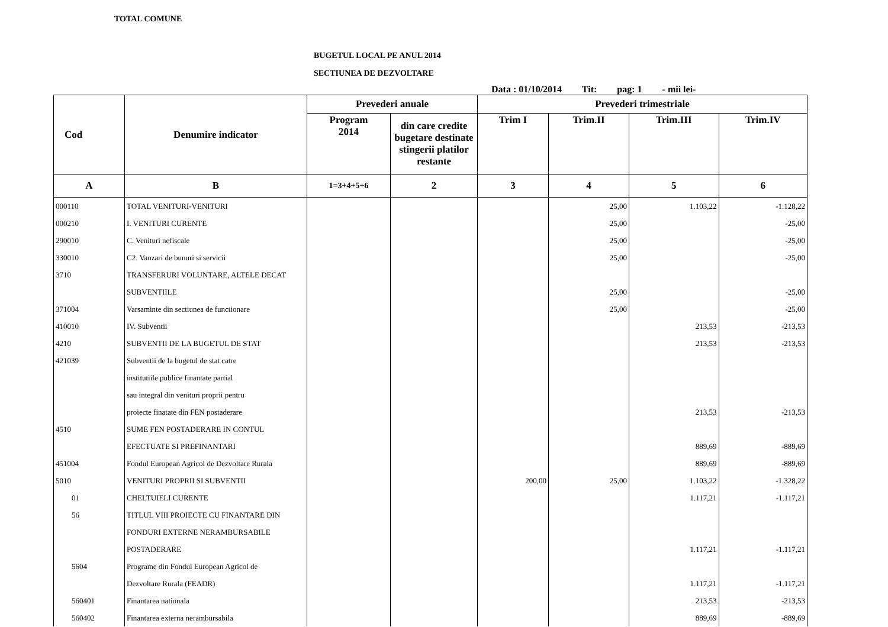TOTAL COMUNE
BUGETUL LOCAL PE ANUL 2014
SECTIUNEA DE DEZVOLTARE
Data : 01/10/2014 Tit: pag: 1 - mii lei-
| Cod | Denumire indicator | Prevederi anuale | | Prevederi trimestriale | | | |
| --- | --- | --- | --- | --- | --- | --- | --- |
| | | Program 2014 | din care credite bugetare destinate stingerii platilor restante | Trim I | Trim.II | Trim.III | Trim.IV |
| A | B | 1=3+4+5+6 | 2 | 3 | 4 | 5 | 6 |
| 000110 | TOTAL VENITURI-VENITURI | | | | 25,00 | 1.103,22 | -1.128,22 |
| 000210 | I. VENITURI CURENTE | | | | 25,00 | | -25,00 |
| 290010 | C. Venituri nefiscale | | | | 25,00 | | -25,00 |
| 330010 | C2. Vanzari de bunuri si servicii | | | | 25,00 | | -25,00 |
| 3710 | TRANSFERURI VOLUNTARE, ALTELE DECAT | | | | | | |
| | SUBVENTIILE | | | | 25,00 | | -25,00 |
| 371004 | Varsaminte din sectiunea de functionare | | | | 25,00 | | -25,00 |
| 410010 | IV. Subventii | | | | | 213,53 | -213,53 |
| 4210 | SUBVENTII DE LA BUGETUL DE STAT | | | | | 213,53 | -213,53 |
| 421039 | Subventii de la bugetul de stat catre | | | | | | |
| | institutiile publice finantate partial | | | | | | |
| | sau integral din venituri proprii pentru | | | | | | |
| | proiecte finatate din FEN postaderare | | | | | 213,53 | -213,53 |
| 4510 | SUME FEN POSTADERARE IN CONTUL | | | | | | |
| | EFECTUATE SI PREFINANTARI | | | | | 889,69 | -889,69 |
| 451004 | Fondul European Agricol de Dezvoltare Rurala | | | | | 889,69 | -889,69 |
| 5010 | VENITURI PROPRII SI SUBVENTII | | | 200,00 | 25,00 | 1.103,22 | -1.328,22 |
| 01 | CHELTUIELI CURENTE | | | | | 1.117,21 | -1.117,21 |
| 56 | TITLUL VIII PROIECTE CU FINANTARE DIN | | | | | | |
| | FONDURI EXTERNE NERAMBURSABILE | | | | | | |
| | POSTADERARE | | | | | 1.117,21 | -1.117,21 |
| 5604 | Programe din Fondul European Agricol de | | | | | | |
| | Dezvoltare Rurala (FEADR) | | | | | 1.117,21 | -1.117,21 |
| 560401 | Finantarea nationala | | | | | 213,53 | -213,53 |
| 560402 | Finantarea externa nerambursabila | | | | | 889,69 | -889,69 |